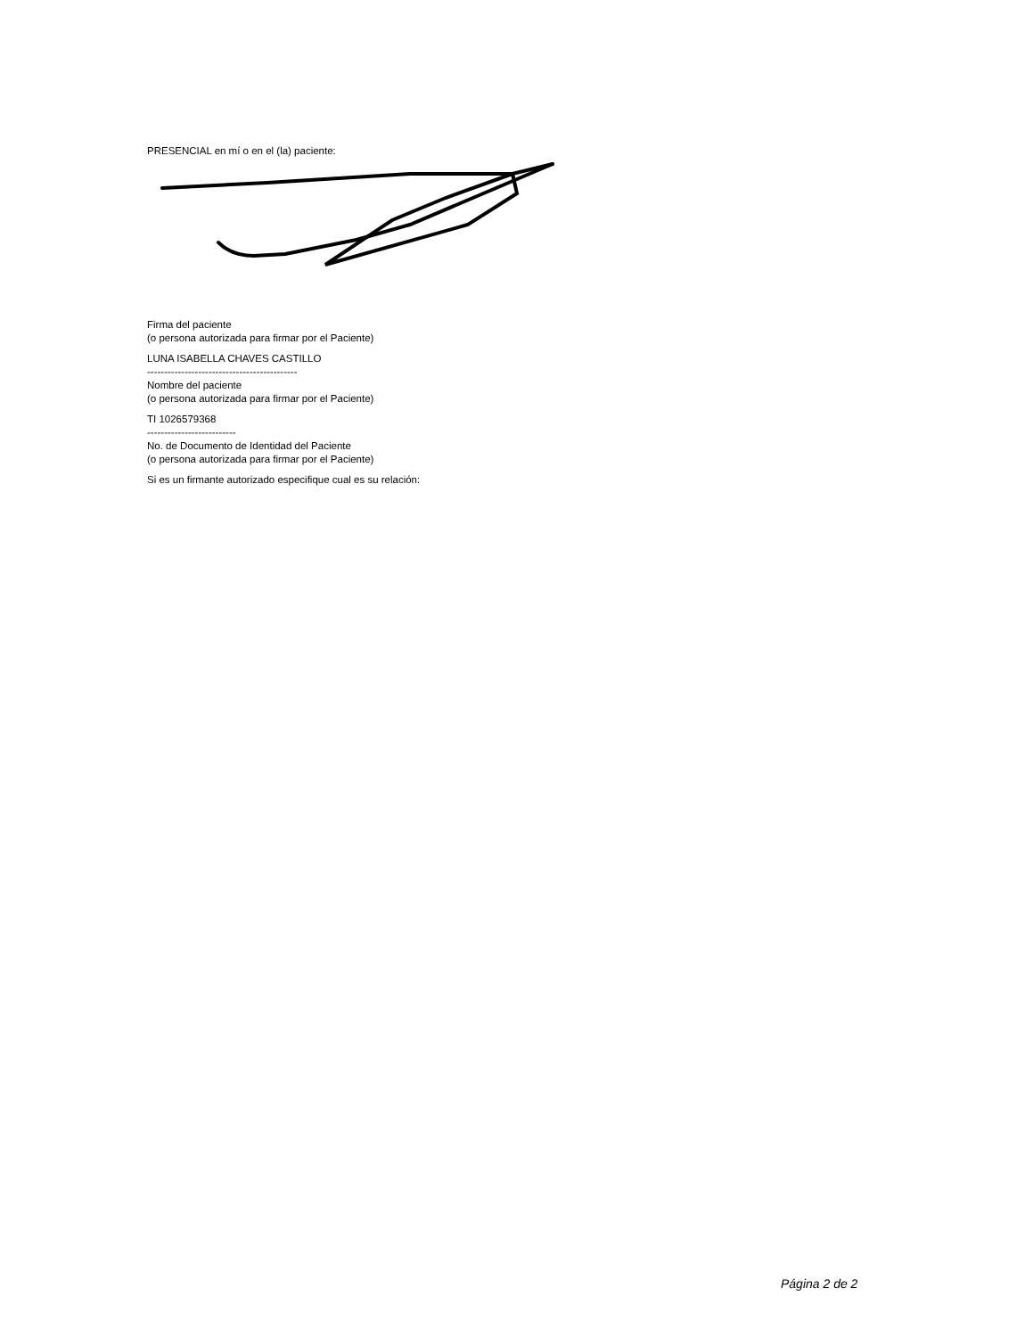PRESENCIAL en mí o en el (la) paciente:
Firma del paciente
(o persona autorizada para firmar por el Paciente)
LUNA ISABELLA CHAVES CASTILLO
--------------------------------------------
Nombre del paciente
(o persona autorizada para firmar por el Paciente)
TI 1026579368
--------------------------
No. de Documento de Identidad del Paciente
(o persona autorizada para firmar por el Paciente)
Si es un firmante autorizado especifique cual es su relación:
Página 2 de 2